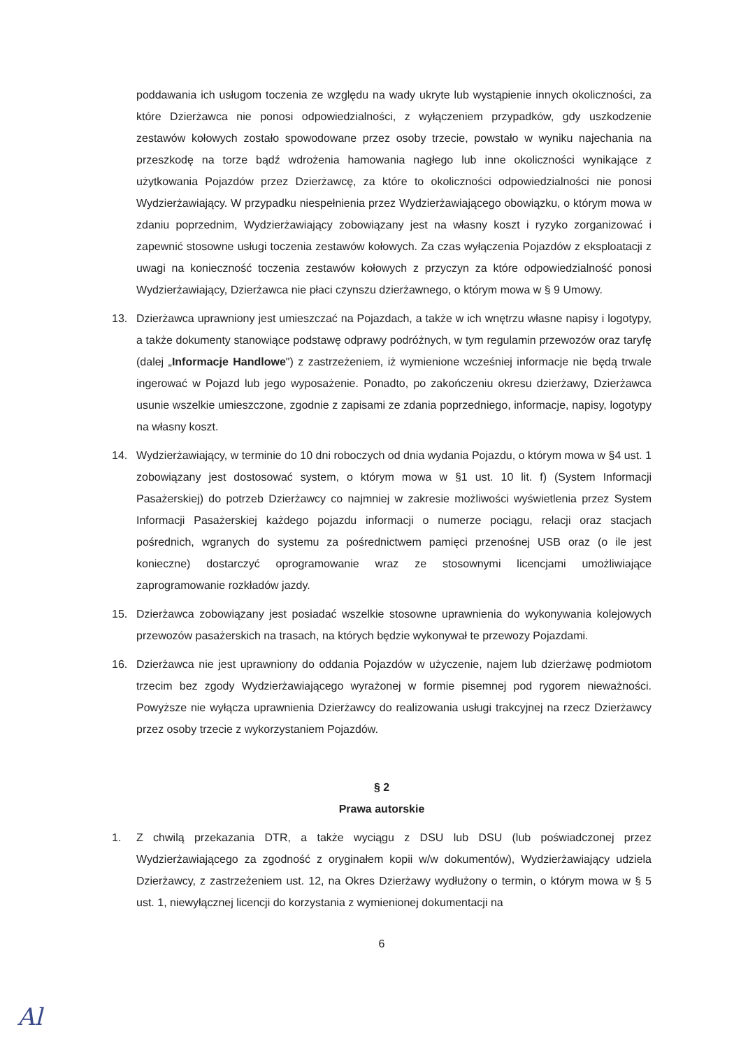poddawania ich usługom toczenia ze względu na wady ukryte lub wystąpienie innych okoliczności, za które Dzierżawca nie ponosi odpowiedzialności, z wyłączeniem przypadków, gdy uszkodzenie zestawów kołowych zostało spowodowane przez osoby trzecie, powstało w wyniku najechania na przeszkodę na torze bądź wdrożenia hamowania nagłego lub inne okoliczności wynikające z użytkowania Pojazdów przez Dzierżawcę, za które to okoliczności odpowiedzialności nie ponosi Wydzierżawiający. W przypadku niespełnienia przez Wydzierżawiającego obowiązku, o którym mowa w zdaniu poprzednim, Wydzierżawiający zobowiązany jest na własny koszt i ryzyko zorganizować i zapewnić stosowne usługi toczenia zestawów kołowych. Za czas wyłączenia Pojazdów z eksploatacji z uwagi na konieczność toczenia zestawów kołowych z przyczyn za które odpowiedzialność ponosi Wydzierżawiający, Dzierżawca nie płaci czynszu dzierżawnego, o którym mowa w § 9 Umowy.
13. Dzierżawca uprawniony jest umieszczać na Pojazdach, a także w ich wnętrzu własne napisy i logotypy, a także dokumenty stanowiące podstawę odprawy podróżnych, w tym regulamin przewozów oraz taryfę (dalej „Informacje Handlowe") z zastrzeżeniem, iż wymienione wcześniej informacje nie będą trwale ingerować w Pojazd lub jego wyposażenie. Ponadto, po zakończeniu okresu dzierżawy, Dzierżawca usunie wszelkie umieszczone, zgodnie z zapisami ze zdania poprzedniego, informacje, napisy, logotypy na własny koszt.
14. Wydzierżawiający, w terminie do 10 dni roboczych od dnia wydania Pojazdu, o którym mowa w §4 ust. 1 zobowiązany jest dostosować system, o którym mowa w §1 ust. 10 lit. f) (System Informacji Pasażerskiej) do potrzeb Dzierżawcy co najmniej w zakresie możliwości wyświetlenia przez System Informacji Pasażerskiej każdego pojazdu informacji o numerze pociągu, relacji oraz stacjach pośrednich, wgranych do systemu za pośrednictwem pamięci przenośnej USB oraz (o ile jest konieczne) dostarczyć oprogramowanie wraz ze stosownymi licencjami umożliwiające zaprogramowanie rozkładów jazdy.
15. Dzierżawca zobowiązany jest posiadać wszelkie stosowne uprawnienia do wykonywania kolejowych przewozów pasażerskich na trasach, na których będzie wykonywał te przewozy Pojazdami.
16. Dzierżawca nie jest uprawniony do oddania Pojazdów w użyczenie, najem lub dzierżawę podmiotom trzecim bez zgody Wydzierżawiającego wyrażonej w formie pisemnej pod rygorem nieważności. Powyższe nie wyłącza uprawnienia Dzierżawcy do realizowania usługi trakcyjnej na rzecz Dzierżawcy przez osoby trzecie z wykorzystaniem Pojazdów.
§ 2
Prawa autorskie
1. Z chwilą przekazania DTR, a także wyciągu z DSU lub DSU (lub poświadczonej przez Wydzierżawiającego za zgodność z oryginałem kopii w/w dokumentów), Wydzierżawiający udziela Dzierżawcy, z zastrzeżeniem ust. 12, na Okres Dzierżawy wydłużony o termin, o którym mowa w § 5 ust. 1, niewyłącznej licencji do korzystania z wymienionej dokumentacji na
6
Al